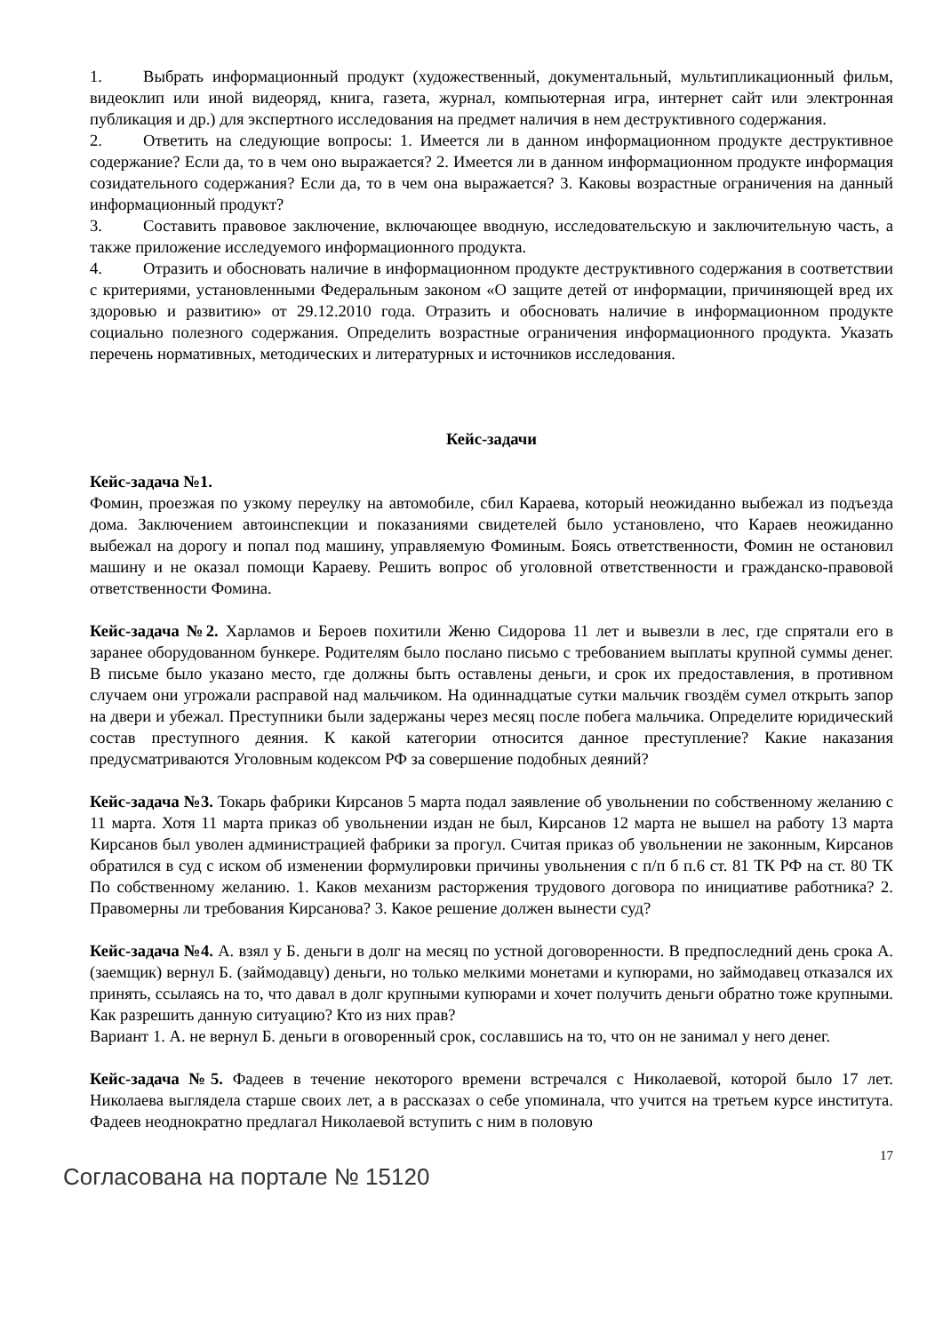1. Выбрать информационный продукт (художественный, документальный, мультипликационный фильм, видеоклип или иной видеоряд, книга, газета, журнал, компьютерная игра, интернет сайт или электронная публикация и др.) для экспертного исследования на предмет наличия в нем деструктивного содержания.
2. Ответить на следующие вопросы: 1. Имеется ли в данном информационном продукте деструктивное содержание? Если да, то в чем оно выражается? 2. Имеется ли в данном информационном продукте информация созидательного содержания? Если да, то в чем она выражается? 3. Каковы возрастные ограничения на данный информационный продукт?
3. Составить правовое заключение, включающее вводную, исследовательскую и заключительную часть, а также приложение исследуемого информационного продукта.
4. Отразить и обосновать наличие в информационном продукте деструктивного содержания в соответствии с критериями, установленными Федеральным законом «О защите детей от информации, причиняющей вред их здоровью и развитию» от 29.12.2010 года. Отразить и обосновать наличие в информационном продукте социально полезного содержания. Определить возрастные ограничения информационного продукта. Указать перечень нормативных, методических и литературных и источников исследования.
Кейс-задачи
Кейс-задача №1.
Фомин, проезжая по узкому переулку на автомобиле, сбил Караева, который неожиданно выбежал из подъезда дома. Заключением автоинспекции и показаниями свидетелей было установлено, что Караев неожиданно выбежал на дорогу и попал под машину, управляемую Фоминым. Боясь ответственности, Фомин не остановил машину и не оказал помощи Караеву. Решить вопрос об уголовной ответственности и гражданско-правовой ответственности Фомина.
Кейс-задача №2. Харламов и Бероев похитили Женю Сидорова 11 лет и вывезли в лес, где спрятали его в заранее оборудованном бункере. Родителям было послано письмо с требованием выплаты крупной суммы денег. В письме было указано место, где должны быть оставлены деньги, и срок их предоставления, в противном случаем они угрожали расправой над мальчиком. На одиннадцатые сутки мальчик гвоздём сумел открыть запор на двери и убежал. Преступники были задержаны через месяц после побега мальчика. Определите юридический состав преступного деяния. К какой категории относится данное преступление? Какие наказания предусматриваются Уголовным кодексом РФ за совершение подобных деяний?
Кейс-задача №3. Токарь фабрики Кирсанов 5 марта подал заявление об увольнении по собственному желанию с 11 марта. Хотя 11 марта приказ об увольнении издан не был, Кирсанов 12 марта не вышел на работу 13 марта Кирсанов был уволен администрацией фабрики за прогул. Считая приказ об увольнении не законным, Кирсанов обратился в суд с иском об изменении формулировки причины увольнения с п/п б п.6 ст. 81 ТК РФ на ст. 80 ТК По собственному желанию. 1. Каков механизм расторжения трудового договора по инициативе работника? 2. Правомерны ли требования Кирсанова? 3. Какое решение должен вынести суд?
Кейс-задача №4. А. взял у Б. деньги в долг на месяц по устной договоренности. В предпоследний день срока А. (заемщик) вернул Б. (займодавцу) деньги, но только мелкими монетами и купюрами, но займодавец отказался их принять, ссылаясь на то, что давал в долг крупными купюрами и хочет получить деньги обратно тоже крупными. Как разрешить данную ситуацию? Кто из них прав?
Вариант 1. А. не вернул Б. деньги в оговоренный срок, сославшись на то, что он не занимал у него денег.
Кейс-задача №5. Фадеев в течение некоторого времени встречался с Николаевой, которой было 17 лет. Николаева выглядела старше своих лет, а в рассказах о себе упоминала, что учится на третьем курсе института. Фадеев неоднократно предлагал Николаевой вступить с ним в половую
17
Согласована на портале № 15120